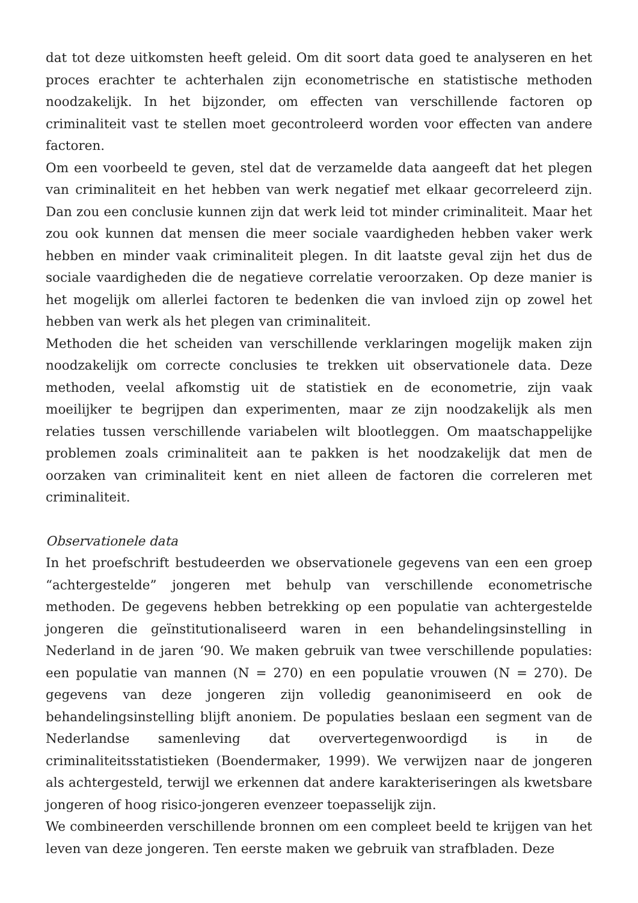dat tot deze uitkomsten heeft geleid. Om dit soort data goed te analyseren en het proces erachter te achterhalen zijn econometrische en statistische methoden noodzakelijk. In het bijzonder, om effecten van verschillende factoren op criminaliteit vast te stellen moet gecontroleerd worden voor effecten van andere factoren.
Om een voorbeeld te geven, stel dat de verzamelde data aangeeft dat het plegen van criminaliteit en het hebben van werk negatief met elkaar gecorreleerd zijn. Dan zou een conclusie kunnen zijn dat werk leid tot minder criminaliteit. Maar het zou ook kunnen dat mensen die meer sociale vaardigheden hebben vaker werk hebben en minder vaak criminaliteit plegen. In dit laatste geval zijn het dus de sociale vaardigheden die de negatieve correlatie veroorzaken. Op deze manier is het mogelijk om allerlei factoren te bedenken die van invloed zijn op zowel het hebben van werk als het plegen van criminaliteit.
Methoden die het scheiden van verschillende verklaringen mogelijk maken zijn noodzakelijk om correcte conclusies te trekken uit observationele data. Deze methoden, veelal afkomstig uit de statistiek en de econometrie, zijn vaak moeilijker te begrijpen dan experimenten, maar ze zijn noodzakelijk als men relaties tussen verschillende variabelen wilt blootleggen. Om maatschappelijke problemen zoals criminaliteit aan te pakken is het noodzakelijk dat men de oorzaken van criminaliteit kent en niet alleen de factoren die correleren met criminaliteit.
Observationele data
In het proefschrift bestudeerden we observationele gegevens van een een groep “achtergestelde” jongeren met behulp van verschillende econometrische methoden. De gegevens hebben betrekking op een populatie van achtergestelde jongeren die geïnstitutionaliseerd waren in een behandelingsinstelling in Nederland in de jaren ‘90. We maken gebruik van twee verschillende populaties: een populatie van mannen (N = 270) en een populatie vrouwen (N = 270). De gegevens van deze jongeren zijn volledig geanonimiseerd en ook de behandelingsinstelling blijft anoniem. De populaties beslaan een segment van de Nederlandse samenleving dat oververtegenwoordigd is in de criminaliteitsstatistieken (Boendermaker, 1999). We verwijzen naar de jongeren als achtergesteld, terwijl we erkennen dat andere karakteriseringen als kwetsbare jongeren of hoog risico-jongeren evenzeer toepasselijk zijn.
We combineerden verschillende bronnen om een compleet beeld te krijgen van het leven van deze jongeren. Ten eerste maken we gebruik van strafbladen. Deze